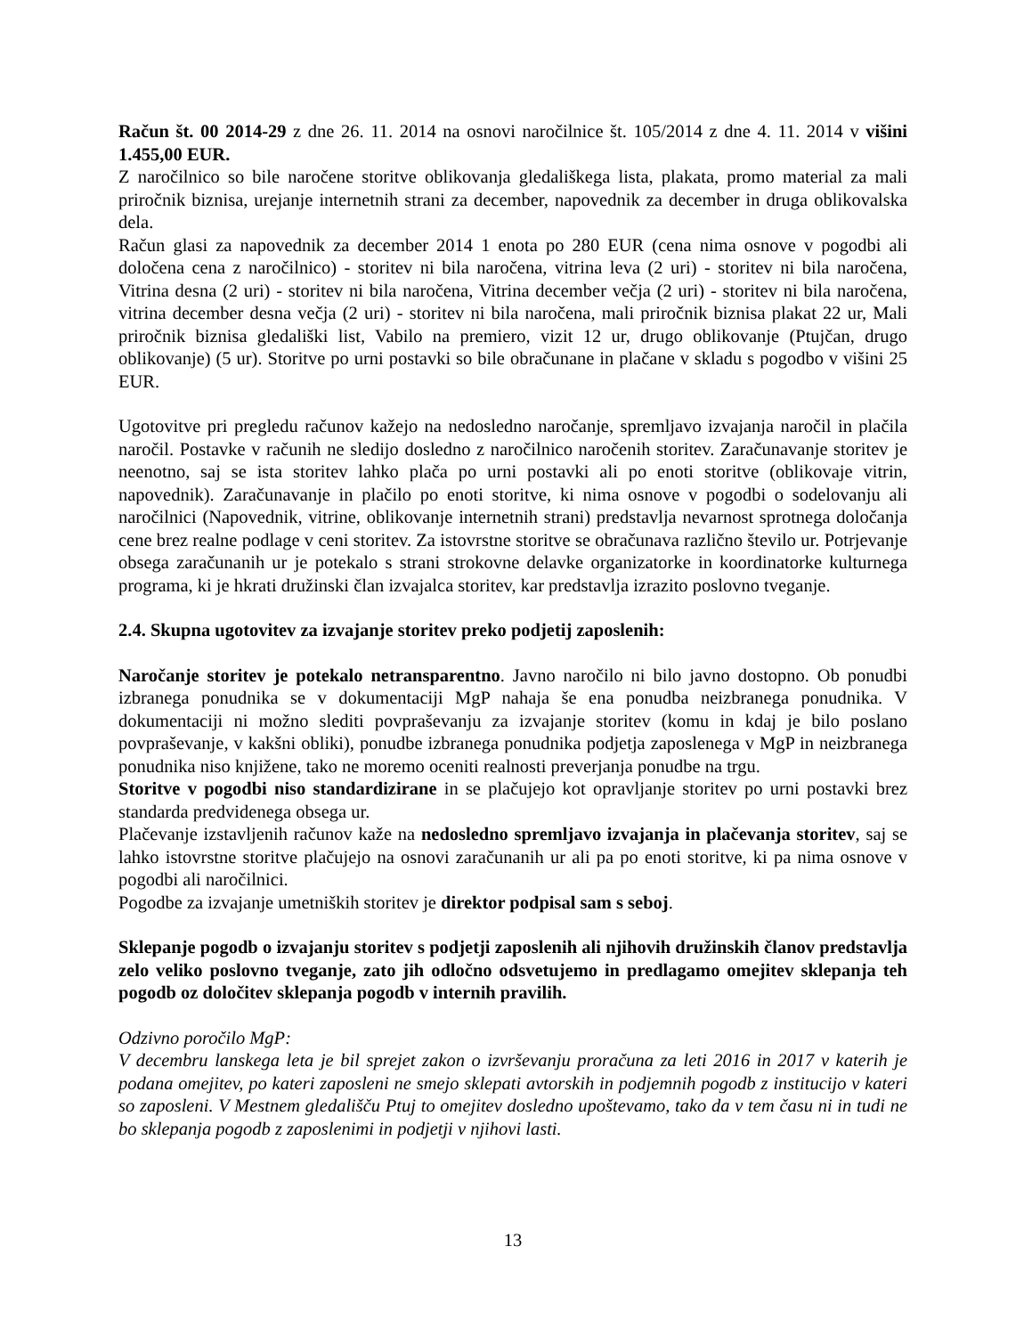Račun št. 00 2014-29 z dne 26. 11. 2014 na osnovi naročilnice št. 105/2014 z dne 4. 11. 2014 v višini 1.455,00 EUR.
Z naročilnico so bile naročene storitve oblikovanja gledališkega lista, plakata, promo material za mali priročnik biznisa, urejanje internetnih strani za december, napovednik za december in druga oblikovalska dela.
Račun glasi za napovednik za december 2014 1 enota po 280 EUR (cena nima osnove v pogodbi ali določena cena z naročilnico) - storitev ni bila naročena, vitrina leva (2 uri) - storitev ni bila naročena, Vitrina desna (2 uri) - storitev ni bila naročena, Vitrina december večja (2 uri) - storitev ni bila naročena, vitrina december desna večja (2 uri) - storitev ni bila naročena, mali priročnik biznisa plakat 22 ur, Mali priročnik biznisa gledališki list, Vabilo na premiero, vizit 12 ur, drugo oblikovanje (Ptujčan, drugo oblikovanje) (5 ur). Storitve po urni postavki so bile obračunane in plačane v skladu s pogodbo v višini 25 EUR.
Ugotovitve pri pregledu računov kažejo na nedosledno naročanje, spremljavo izvajanja naročil in plačila naročil. Postavke v računih ne sledijo dosledno z naročilnico naročenih storitev. Zaračunavanje storitev je neenotno, saj se ista storitev lahko plača po urni postavki ali po enoti storitve (oblikovaje vitrin, napovednik). Zaračunavanje in plačilo po enoti storitve, ki nima osnove v pogodbi o sodelovanju ali naročilnici (Napovednik, vitrine, oblikovanje internetnih strani) predstavlja nevarnost sprotnega določanja cene brez realne podlage v ceni storitev. Za istovrstne storitve se obračunava različno število ur. Potrjevanje obsega zaračunanih ur je potekalo s strani strokovne delavke organizatorke in koordinatorke kulturnega programa, ki je hkrati družinski član izvajalca storitev, kar predstavlja izrazito poslovno tveganje.
2.4. Skupna ugotovitev za izvajanje storitev preko podjetij zaposlenih:
Naročanje storitev je potekalo netransparentno. Javno naročilo ni bilo javno dostopno. Ob ponudbi izbranega ponudnika se v dokumentaciji MgP nahaja še ena ponudba neizbranega ponudnika. V dokumentaciji ni možno slediti povpraševanju za izvajanje storitev (komu in kdaj je bilo poslano povpraševanje, v kakšni obliki), ponudbe izbranega ponudnika podjetja zaposlenega v MgP in neizbranega ponudnika niso knjižene, tako ne moremo oceniti realnosti preverjanja ponudbe na trgu.
Storitve v pogodbi niso standardizirane in se plačujejo kot opravljanje storitev po urni postavki brez standarda predvidenega obsega ur.
Plačevanje izstavljenih računov kaže na nedosledno spremljavo izvajanja in plačevanja storitev, saj se lahko istovrstne storitve plačujejo na osnovi zaračunanih ur ali pa po enoti storitve, ki pa nima osnove v pogodbi ali naročilnici.
Pogodbe za izvajanje umetniških storitev je direktor podpisal sam s seboj.
Sklepanje pogodb o izvajanju storitev s podjetji zaposlenih ali njihovih družinskih članov predstavlja zelo veliko poslovno tveganje, zato jih odločno odsvetujemo in predlagamo omejitev sklepanja teh pogodb oz določitev sklepanja pogodb v internih pravilih.
Odzivno poročilo MgP:
V decembru lanskega leta je bil sprejet zakon o izvrševanju proračuna za leti 2016 in 2017 v katerih je podana omejitev, po kateri zaposleni ne smejo sklepati avtorskih in podjemnih pogodb z institucijo v kateri so zaposleni. V Mestnem gledališču Ptuj to omejitev dosledno upoštevamo, tako da v tem času ni in tudi ne bo sklepanja pogodb z zaposlenimi in podjetji v njihovi lasti.
13